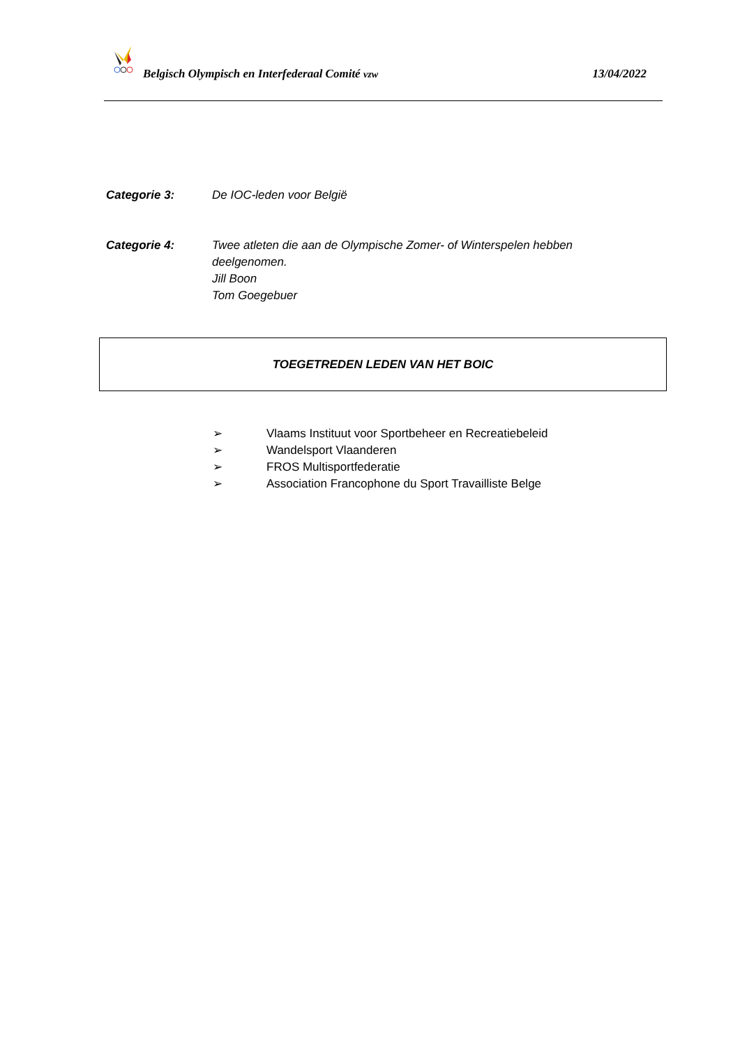Belgisch Olympisch en Interfederaal Comité vzw 13/04/2022
Categorie 3: De IOC-leden voor België
Categorie 4: Twee atleten die aan de Olympische Zomer- of Winterspelen hebben
deelgenomen.
Jill Boon
Tom Goegebuer
TOEGETREDEN LEDEN VAN HET BOIC
➢ Vlaams Instituut voor Sportbeheer en Recreatiebeleid
➢ Wandelsport Vlaanderen
➢ FROS Multisportfederatie
➢ Association Francophone du Sport Travailliste Belge